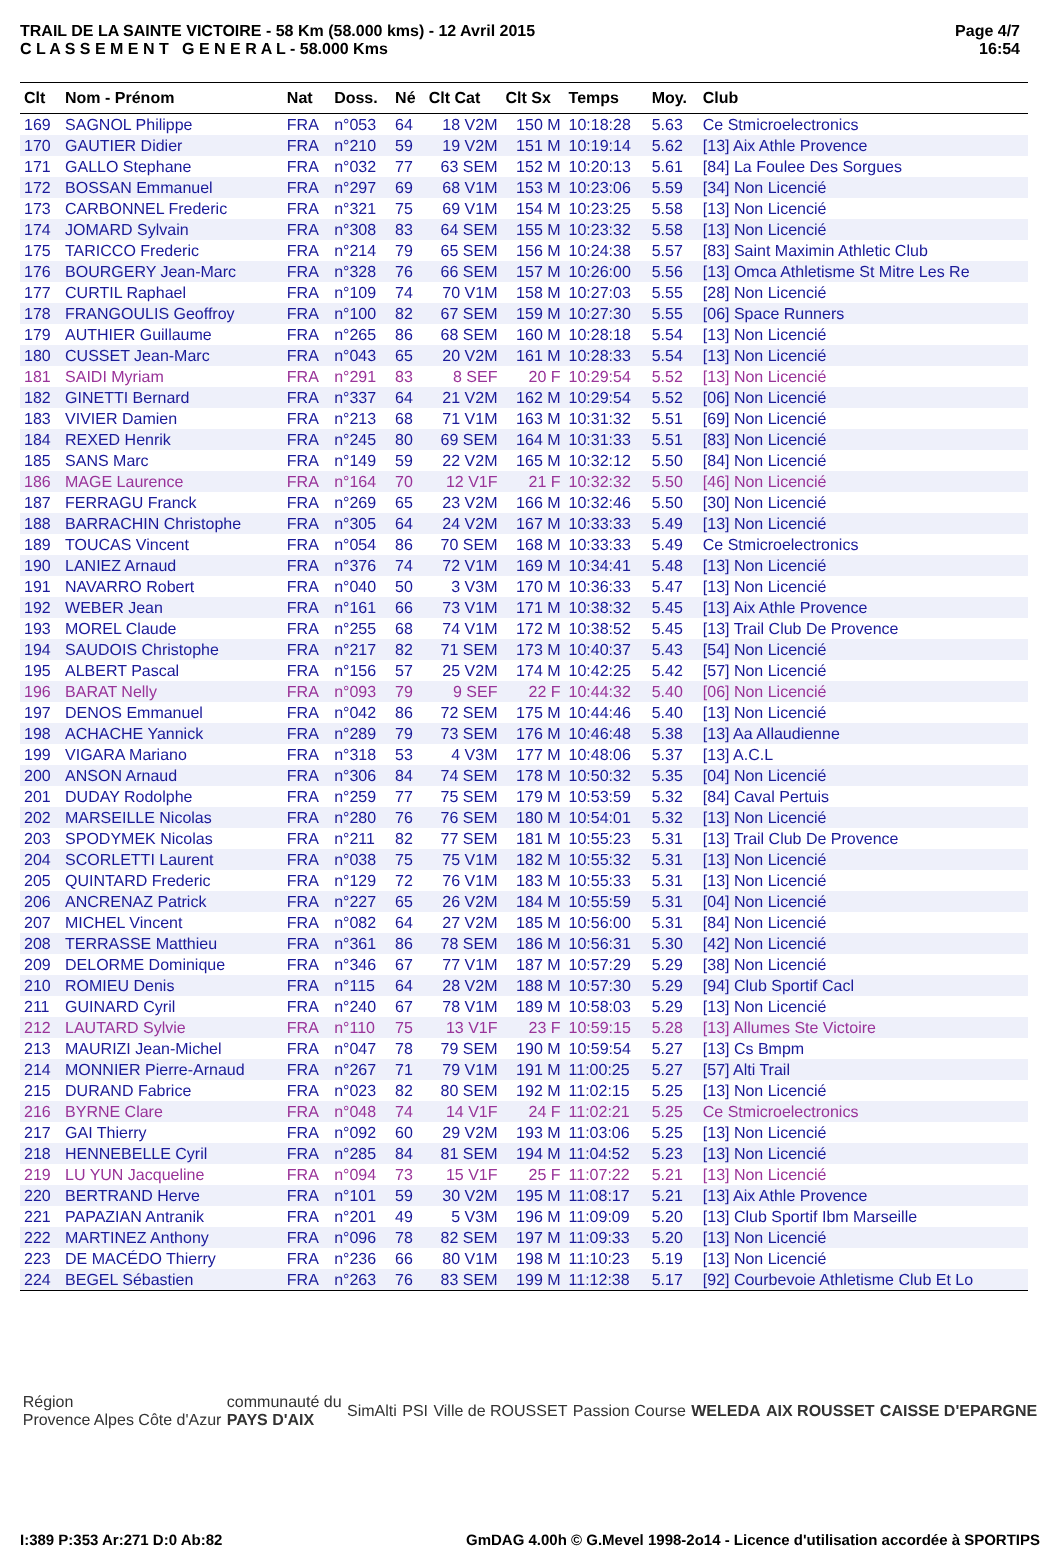TRAIL DE LA SAINTE VICTOIRE - 58 Km (58.000 kms) - 12 Avril 2015
C L A S S E M E N T G E N E R A L - 58.000 Kms
Page 4/7
16:54
| Clt | Nom - Prénom | Nat | Doss. | Né | Clt Cat | Clt Sx | Temps | Moy. | Club |
| --- | --- | --- | --- | --- | --- | --- | --- | --- | --- |
| 169 | SAGNOL Philippe | FRA | n°053 | 64 | 18 V2M | 150 M | 10:18:28 | 5.63 | Ce Stmicroelectronics |
| 170 | GAUTIER Didier | FRA | n°210 | 59 | 19 V2M | 151 M | 10:19:14 | 5.62 | [13] Aix Athle Provence |
| 171 | GALLO Stephane | FRA | n°032 | 77 | 63 SEM | 152 M | 10:20:13 | 5.61 | [84] La Foulee Des Sorgues |
| 172 | BOSSAN Emmanuel | FRA | n°297 | 69 | 68 V1M | 153 M | 10:23:06 | 5.59 | [34] Non Licencié |
| 173 | CARBONNEL Frederic | FRA | n°321 | 75 | 69 V1M | 154 M | 10:23:25 | 5.58 | [13] Non Licencié |
| 174 | JOMARD Sylvain | FRA | n°308 | 83 | 64 SEM | 155 M | 10:23:32 | 5.58 | [13] Non Licencié |
| 175 | TARICCO Frederic | FRA | n°214 | 79 | 65 SEM | 156 M | 10:24:38 | 5.57 | [83] Saint Maximin Athletic Club |
| 176 | BOURGERY Jean-Marc | FRA | n°328 | 76 | 66 SEM | 157 M | 10:26:00 | 5.56 | [13] Omca Athletisme St Mitre Les Re |
| 177 | CURTIL Raphael | FRA | n°109 | 74 | 70 V1M | 158 M | 10:27:03 | 5.55 | [28] Non Licencié |
| 178 | FRANGOULIS Geoffroy | FRA | n°100 | 82 | 67 SEM | 159 M | 10:27:30 | 5.55 | [06] Space Runners |
| 179 | AUTHIER Guillaume | FRA | n°265 | 86 | 68 SEM | 160 M | 10:28:18 | 5.54 | [13] Non Licencié |
| 180 | CUSSET Jean-Marc | FRA | n°043 | 65 | 20 V2M | 161 M | 10:28:33 | 5.54 | [13] Non Licencié |
| 181 | SAIDI Myriam | FRA | n°291 | 83 | 8 SEF | 20 F | 10:29:54 | 5.52 | [13] Non Licencié |
| 182 | GINETTI Bernard | FRA | n°337 | 64 | 21 V2M | 162 M | 10:29:54 | 5.52 | [06] Non Licencié |
| 183 | VIVIER Damien | FRA | n°213 | 68 | 71 V1M | 163 M | 10:31:32 | 5.51 | [69] Non Licencié |
| 184 | REXED Henrik | FRA | n°245 | 80 | 69 SEM | 164 M | 10:31:33 | 5.51 | [83] Non Licencié |
| 185 | SANS Marc | FRA | n°149 | 59 | 22 V2M | 165 M | 10:32:12 | 5.50 | [84] Non Licencié |
| 186 | MAGE Laurence | FRA | n°164 | 70 | 12 V1F | 21 F | 10:32:32 | 5.50 | [46] Non Licencié |
| 187 | FERRAGU Franck | FRA | n°269 | 65 | 23 V2M | 166 M | 10:32:46 | 5.50 | [30] Non Licencié |
| 188 | BARRACHIN Christophe | FRA | n°305 | 64 | 24 V2M | 167 M | 10:33:33 | 5.49 | [13] Non Licencié |
| 189 | TOUCAS Vincent | FRA | n°054 | 86 | 70 SEM | 168 M | 10:33:33 | 5.49 | Ce Stmicroelectronics |
| 190 | LANIEZ Arnaud | FRA | n°376 | 74 | 72 V1M | 169 M | 10:34:41 | 5.48 | [13] Non Licencié |
| 191 | NAVARRO Robert | FRA | n°040 | 50 | 3 V3M | 170 M | 10:36:33 | 5.47 | [13] Non Licencié |
| 192 | WEBER Jean | FRA | n°161 | 66 | 73 V1M | 171 M | 10:38:32 | 5.45 | [13] Aix Athle Provence |
| 193 | MOREL Claude | FRA | n°255 | 68 | 74 V1M | 172 M | 10:38:52 | 5.45 | [13] Trail Club De Provence |
| 194 | SAUDOIS Christophe | FRA | n°217 | 82 | 71 SEM | 173 M | 10:40:37 | 5.43 | [54] Non Licencié |
| 195 | ALBERT Pascal | FRA | n°156 | 57 | 25 V2M | 174 M | 10:42:25 | 5.42 | [57] Non Licencié |
| 196 | BARAT Nelly | FRA | n°093 | 79 | 9 SEF | 22 F | 10:44:32 | 5.40 | [06] Non Licencié |
| 197 | DENOS Emmanuel | FRA | n°042 | 86 | 72 SEM | 175 M | 10:44:46 | 5.40 | [13] Non Licencié |
| 198 | ACHACHE Yannick | FRA | n°289 | 79 | 73 SEM | 176 M | 10:46:48 | 5.38 | [13] Aa Allaudienne |
| 199 | VIGARA Mariano | FRA | n°318 | 53 | 4 V3M | 177 M | 10:48:06 | 5.37 | [13] A.C.L |
| 200 | ANSON Arnaud | FRA | n°306 | 84 | 74 SEM | 178 M | 10:50:32 | 5.35 | [04] Non Licencié |
| 201 | DUDAY Rodolphe | FRA | n°259 | 77 | 75 SEM | 179 M | 10:53:59 | 5.32 | [84] Caval Pertuis |
| 202 | MARSEILLE Nicolas | FRA | n°280 | 76 | 76 SEM | 180 M | 10:54:01 | 5.32 | [13] Non Licencié |
| 203 | SPODYMEK Nicolas | FRA | n°211 | 82 | 77 SEM | 181 M | 10:55:23 | 5.31 | [13] Trail Club De Provence |
| 204 | SCORLETTI Laurent | FRA | n°038 | 75 | 75 V1M | 182 M | 10:55:32 | 5.31 | [13] Non Licencié |
| 205 | QUINTARD Frederic | FRA | n°129 | 72 | 76 V1M | 183 M | 10:55:33 | 5.31 | [13] Non Licencié |
| 206 | ANCRENAZ Patrick | FRA | n°227 | 65 | 26 V2M | 184 M | 10:55:59 | 5.31 | [04] Non Licencié |
| 207 | MICHEL Vincent | FRA | n°082 | 64 | 27 V2M | 185 M | 10:56:00 | 5.31 | [84] Non Licencié |
| 208 | TERRASSE Matthieu | FRA | n°361 | 86 | 78 SEM | 186 M | 10:56:31 | 5.30 | [42] Non Licencié |
| 209 | DELORME Dominique | FRA | n°346 | 67 | 77 V1M | 187 M | 10:57:29 | 5.29 | [38] Non Licencié |
| 210 | ROMIEU Denis | FRA | n°115 | 64 | 28 V2M | 188 M | 10:57:30 | 5.29 | [94] Club Sportif Cacl |
| 211 | GUINARD Cyril | FRA | n°240 | 67 | 78 V1M | 189 M | 10:58:03 | 5.29 | [13] Non Licencié |
| 212 | LAUTARD Sylvie | FRA | n°110 | 75 | 13 V1F | 23 F | 10:59:15 | 5.28 | [13] Allumes Ste Victoire |
| 213 | MAURIZI Jean-Michel | FRA | n°047 | 78 | 79 SEM | 190 M | 10:59:54 | 5.27 | [13] Cs Bmpm |
| 214 | MONNIER Pierre-Arnaud | FRA | n°267 | 71 | 79 V1M | 191 M | 11:00:25 | 5.27 | [57] Alti Trail |
| 215 | DURAND Fabrice | FRA | n°023 | 82 | 80 SEM | 192 M | 11:02:15 | 5.25 | [13] Non Licencié |
| 216 | BYRNE Clare | FRA | n°048 | 74 | 14 V1F | 24 F | 11:02:21 | 5.25 | Ce Stmicroelectronics |
| 217 | GAI Thierry | FRA | n°092 | 60 | 29 V2M | 193 M | 11:03:06 | 5.25 | [13] Non Licencié |
| 218 | HENNEBELLE Cyril | FRA | n°285 | 84 | 81 SEM | 194 M | 11:04:52 | 5.23 | [13] Non Licencié |
| 219 | LU YUN Jacqueline | FRA | n°094 | 73 | 15 V1F | 25 F | 11:07:22 | 5.21 | [13] Non Licencié |
| 220 | BERTRAND Herve | FRA | n°101 | 59 | 30 V2M | 195 M | 11:08:17 | 5.21 | [13] Aix Athle Provence |
| 221 | PAPAZIAN Antranik | FRA | n°201 | 49 | 5 V3M | 196 M | 11:09:09 | 5.20 | [13] Club Sportif Ibm Marseille |
| 222 | MARTINEZ Anthony | FRA | n°096 | 78 | 82 SEM | 197 M | 11:09:33 | 5.20 | [13] Non Licencié |
| 223 | DE MACÉDO Thierry | FRA | n°236 | 66 | 80 V1M | 198 M | 11:10:23 | 5.19 | [13] Non Licencié |
| 224 | BEGEL Sébastien | FRA | n°263 | 76 | 83 SEM | 199 M | 11:12:38 | 5.17 | [92] Courbevoie Athletisme Club Et Lo |
Région
Provence Alpes Côte d'Azur
communauté du
PAYS D'AIX
SimAlti PSI Ville de ROUSSET Passion Course WELEDA AIX ROUSSET CAISSE D'EPARGNE
I:389 P:353 Ar:271 D:0 Ab:82 GmDAG 4.00h © G.Mevel 1998-2o14 - Licence d'utilisation accordée à SPORTIPS